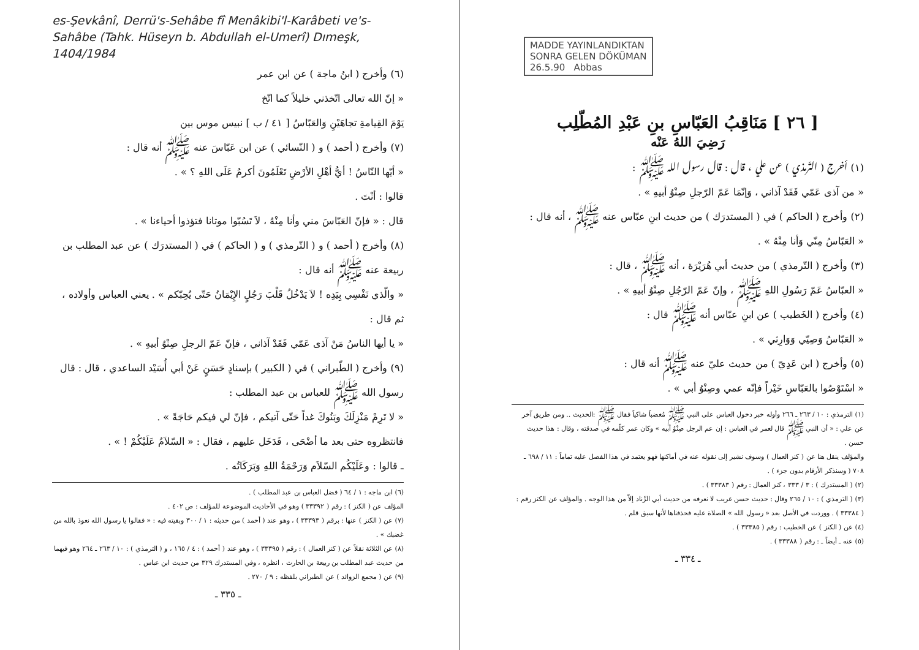es-Şevkânî, Derrü's-Sehâbe fî Menâkibi'l-Karâbeti ve's-Sahâbe (Tahk. Hüseyn b. Abdullah el-Umerî) Dımeşk, 1404/1984
(٦) وأخرج ( ابنُ ماجة ) عن ابن عمر
« إنّ الله تعالى اتّخذني خليلاً كما اتّخ
يَوْمَ القِيامةِ تجاهَيْنِ وَالعَبّاسُ [ ٤١ / ب ] نبيس موس بين
(٧) وأخرج ( أحمد ) و ( النّسائي ) عن ابن عَبّاسَ عنه ﷺ أنه قال :
« أيّها النّاسُ ! أيُّ أهْلِ الأرْضِ تَعْلَمُونَ أكرمُ عَلَى اللهِ ؟ » .
قالوا : أنْتَ .
قال : « فإنّ العَبّاسَ مني وأنا مِنْهُ ، لاَ تَسُبّوا موتانا فتؤذوا أحياءنا » .
(٨) وأخرج ( أحمد ) و ( التّرمذي ) و ( الحاكم ) في ( المستدرَك ) عن عبد المطلب بن ربيعة عنه ﷺ أنه قال :
« والّذي نَفْسِي بِيَدِه ! لاَ يَدْخُلُ قَلْبَ رَجُلٍ الإِيْمَانُ حَتّى يُحِبّكم » . يعني العباس وأولاده ، ثم قال :
« يا أيها الناسُ مَنْ آذى عَمّي فَقَدْ آذاني ، فإنّ عَمّ الرجلِ صِنْوُ أبيهِ » .
(٩) وأخرج ( الطّبراني ) في ( الكبير ) بإسنادٍ حَسَنٍ عَنْ أبي أُسَيْد الساعدي ، قال : قال رسول الله ﷺ للعباس بن عبد المطلب :
« لا تَرِمْ مَنْزِلَكَ وبَنُوكَ غداً حَتّى آتيكم ، فإنّ لي فيكم حَاجَةً » .
فانتظروه حتى بعد ما أضْحَى ، فَدَخَل عليهم ، فقال : « السّلاَمُ عَلَيْكُمْ ! » .
ـ قالوا : وعَلَيْكُم السّلاَم وَرَحْمَةُ اللهِ وَبَرَكَاتُه .
(٦) ابن ماجه : ١ / ٦٤ ( فضل العباس بن عبد المطلب ) .
المؤلف عن ( الكنز ) : رقم ( ٣٣٣٩٢ ) وهو في الأحاديث الموضوعة للمؤلف : ص ٤٠٢ .
(٧) عن ( الكنز ) عنها : برقم ( ٣٣٣٩٣ ) ، وهو عند ( أحمد ) من حديثه : ١ / ٣٠٠ وبقيته فيه : « فقالوا يا رسول الله نعوذ بالله من غضبك » .
(٨) عن الثلاثة نقلاً عن ( كنز العمال ) : رقم ( ٣٣٣٩٥ ) ، وهو عند ( أحمد ) : ٤ / ١٦٥ ، و ( الترمذي ) : ١٠ / ٢٦٣ ـ ٢٦٤ وهو فيهما من حديث عبد المطلب بن ربيعة بن الحارث ، انظره ، وفي المستدرك ٣٢٩ من حديث ابن عباس .
(٩) عن ( مجمع الزوائد ) عن الطبراني بلفظه : ٩ / ٢٧٠ .
ـ ٣٣٥ ـ
MADDE YAYINLANDIKTAN
SONRA GELEN DÖKÜMAN
26.5.90 Abbas
[ ٢٦ ] مَنَاقِبُ العَبّاسِ بنِ عَبْدِ المُطّلِب
رَضِيَ اللهُ عَنْه
(١) أخرج ( التّرمذي ) عن علي ، قال : قال رسول الله ﷺ :
« من آذى عَمّي فَقَدْ آذاني ، وَإنّمَا عَمّ الرّجلِ صِنْوُ أبيهِ » .
(٢) وأخرج ( الحاكم ) في ( المستدرَك ) من حديث ابنِ عبّاس عنه ﷺ ، أنه قال :
« العَبّاسُ مِنّي وَأنا مِنْهُ » .
(٣) وأخرج ( التّرمذي ) من حديث أبي هُرَيْرَة ، أنه ﷺ ، قال :
« العبّاسُ عَمّ رَسُولِ اللهِ ﷺ ، وإنّ عَمّ الرّجُلِ صِنْوُ أبيهِ » .
(٤) وأخرج ( الخَطيب ) عن ابنِ عبّاس أنه ﷺ قال :
« العَبّاسُ وَصِيّي وَوَارِثي » .
(٥) وأخرج ( ابن عَدِيّ ) من حديث عليّ عنه ﷺ أنه قال :
« اسْتَوْصُوا بالعَبّاسِ خَيْراً فإنّه عمي وصِنْوُ أبي » .
(١) الترمذي : ١٠ / ٢٦٣ ـ ٢٦٦ وأوله خبر دخول العباس على النبي ﷺ مُغضباً شاكياً فقال ﷺ :الحديث .. ومن طريق آخر عن علي : « أن النبي ﷺ قال لعمر في العباس : إن عم الرجل صِنْوُ أبيه » وكان عمر كلّمه في صدقته ، وقال : هذا حديث حسن .
والمؤلف ينقل هنا عن ( كنز العمال ) وسوف نشير إلى نقوله عنه في أماكنها فهو يعتمد في هذا الفصل عليه تماماً : ١١ / ٦٩٨ ـ ٧٠٨ ( وسنذكر الأرقام بدون جزء ) .
(٢) ( المستدرك ) : ٣ / ٣٣٣ ، كنز العمال : رقم ( ٣٣٣٨٣ ) .
(٣) ( الترمذي ) : ١٠ / ٢٦٥ وقال : حديث حسن غريب لا نعرفه من حديث أبي الزّناد إلاّ من هذا الوجه . والمؤلف عن الكنز رقم : ( ٣٣٣٨٤ ) . ووردت في الأصل بعد « رسول الله » الصلاة عليه فحذفناها لأنها سبق قلم .
(٤) عن ( الكنز ) عن الخطيب : رقم ( ٣٣٣٨٥ ) .
(٥) عنه ـ أيضاً ـ : رقم ( ٣٣٣٨٨ ) .
ـ ٣٣٤ ـ